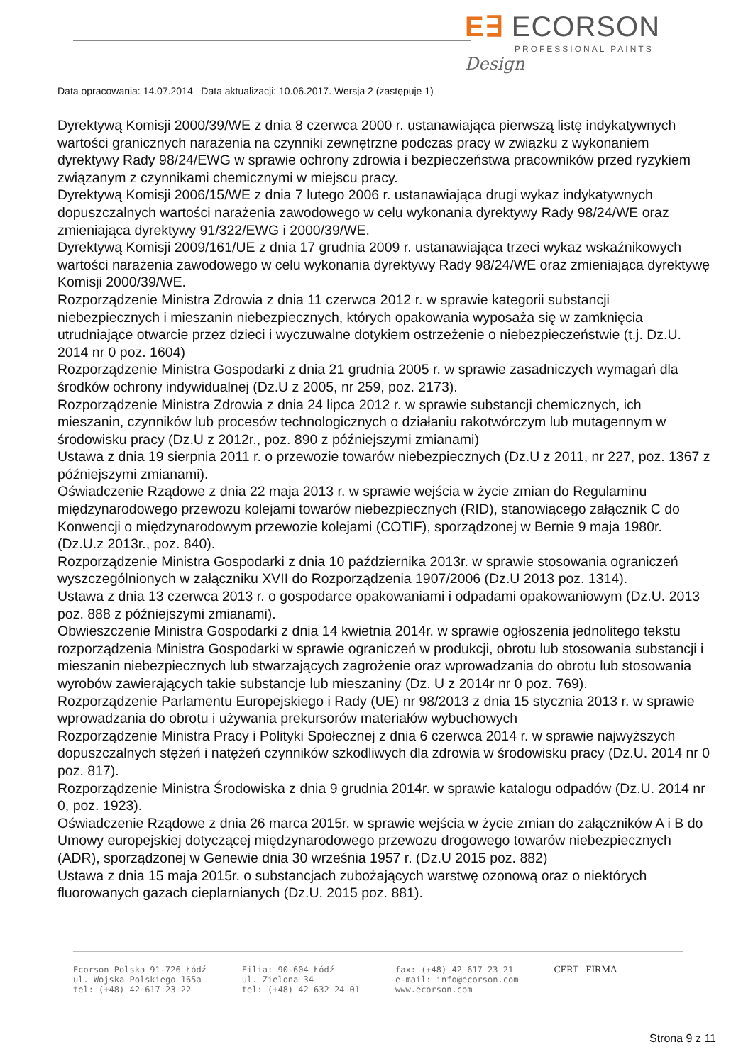E∃ ECORSON
PROFESSIONAL PAINTS
Design
Data opracowania: 14.07.2014 Data aktualizacji: 10.06.2017. Wersja 2 (zastępuje 1)
Dyrektywą Komisji 2000/39/WE z dnia 8 czerwca 2000 r. ustanawiająca pierwszą listę indykatywnych wartości granicznych narażenia na czynniki zewnętrzne podczas pracy w związku z wykonaniem dyrektywy Rady 98/24/EWG w sprawie ochrony zdrowia i bezpieczeństwa pracowników przed ryzykiem związanym z czynnikami chemicznymi w miejscu pracy.
Dyrektywą Komisji 2006/15/WE z dnia 7 lutego 2006 r. ustanawiająca drugi wykaz indykatywnych dopuszczalnych wartości narażenia zawodowego w celu wykonania dyrektywy Rady 98/24/WE oraz zmieniająca dyrektywy 91/322/EWG i 2000/39/WE.
Dyrektywą Komisji 2009/161/UE z dnia 17 grudnia 2009 r. ustanawiająca trzeci wykaz wskaźnikowych wartości narażenia zawodowego w celu wykonania dyrektywy Rady 98/24/WE oraz zmieniająca dyrektywę Komisji 2000/39/WE.
Rozporządzenie Ministra Zdrowia z dnia 11 czerwca 2012 r. w sprawie kategorii substancji niebezpiecznych i mieszanin niebezpiecznych, których opakowania wyposaża się w zamknięcia utrudniające otwarcie przez dzieci i wyczuwalne dotykiem ostrzeżenie o niebezpieczeństwie (t.j. Dz.U. 2014 nr 0 poz. 1604)
Rozporządzenie Ministra Gospodarki z dnia 21 grudnia 2005 r. w sprawie zasadniczych wymagań dla środków ochrony indywidualnej (Dz.U z 2005, nr 259, poz. 2173).
Rozporządzenie Ministra Zdrowia z dnia 24 lipca 2012 r. w sprawie substancji chemicznych, ich mieszanin, czynników lub procesów technologicznych o działaniu rakotwórczym lub mutagennym w środowisku pracy (Dz.U z 2012r., poz. 890 z późniejszymi zmianami)
Ustawa z dnia 19 sierpnia 2011 r. o przewozie towarów niebezpiecznych (Dz.U z 2011, nr 227, poz. 1367 z późniejszymi zmianami).
Oświadczenie Rządowe z dnia 22 maja 2013 r. w sprawie wejścia w życie zmian do Regulaminu międzynarodowego przewozu kolejami towarów niebezpiecznych (RID), stanowiącego załącznik C do Konwencji o międzynarodowym przewozie kolejami (COTIF), sporządzonej w Bernie 9 maja 1980r. (Dz.U.z 2013r., poz. 840).
Rozporządzenie Ministra Gospodarki z dnia 10 października 2013r. w sprawie stosowania ograniczeń wyszczególnionych w załączniku XVII do Rozporządzenia 1907/2006 (Dz.U 2013 poz. 1314).
Ustawa z dnia 13 czerwca 2013 r. o gospodarce opakowaniami i odpadami opakowaniowym (Dz.U. 2013 poz. 888 z późniejszymi zmianami).
Obwieszczenie Ministra Gospodarki z dnia 14 kwietnia 2014r. w sprawie ogłoszenia jednolitego tekstu rozporządzenia Ministra Gospodarki w sprawie ograniczeń w produkcji, obrotu lub stosowania substancji i mieszanin niebezpiecznych lub stwarzających zagrożenie oraz wprowadzania do obrotu lub stosowania wyrobów zawierających takie substancje lub mieszaniny (Dz. U z 2014r nr 0 poz. 769).
Rozporządzenie Parlamentu Europejskiego i Rady (UE) nr 98/2013 z dnia 15 stycznia 2013 r. w sprawie wprowadzania do obrotu i używania prekursorów materiałów wybuchowych
Rozporządzenie Ministra Pracy i Polityki Społecznej z dnia 6 czerwca 2014 r. w sprawie najwyższych dopuszczalnych stężeń i natężeń czynników szkodliwych dla zdrowia w środowisku pracy (Dz.U. 2014 nr 0 poz. 817).
Rozporządzenie Ministra Środowiska z dnia 9 grudnia 2014r. w sprawie katalogu odpadów (Dz.U. 2014 nr 0, poz. 1923).
Oświadczenie Rządowe z dnia 26 marca 2015r. w sprawie wejścia w życie zmian do załączników A i B do Umowy europejskiej dotyczącej międzynarodowego przewozu drogowego towarów niebezpiecznych (ADR), sporządzonej w Genewie dnia 30 września 1957 r. (Dz.U 2015 poz. 882)
Ustawa z dnia 15 maja 2015r. o substancjach zubożających warstwę ozonową oraz o niektórych fluorowanych gazach cieplarnianych (Dz.U. 2015 poz. 881).
Ecorson Polska 91-726 Łódź
ul. Wojska Polskiego 165a
tel: (+48) 42 617 23 22
Filia: 90-604 Łódź
ul. Zielona 34
tel: (+48) 42 632 24 01
fax: (+48) 42 617 23 21
e-mail: info@ecorson.com
www.ecorson.com
CERT FIRMA
Strona 9 z 11